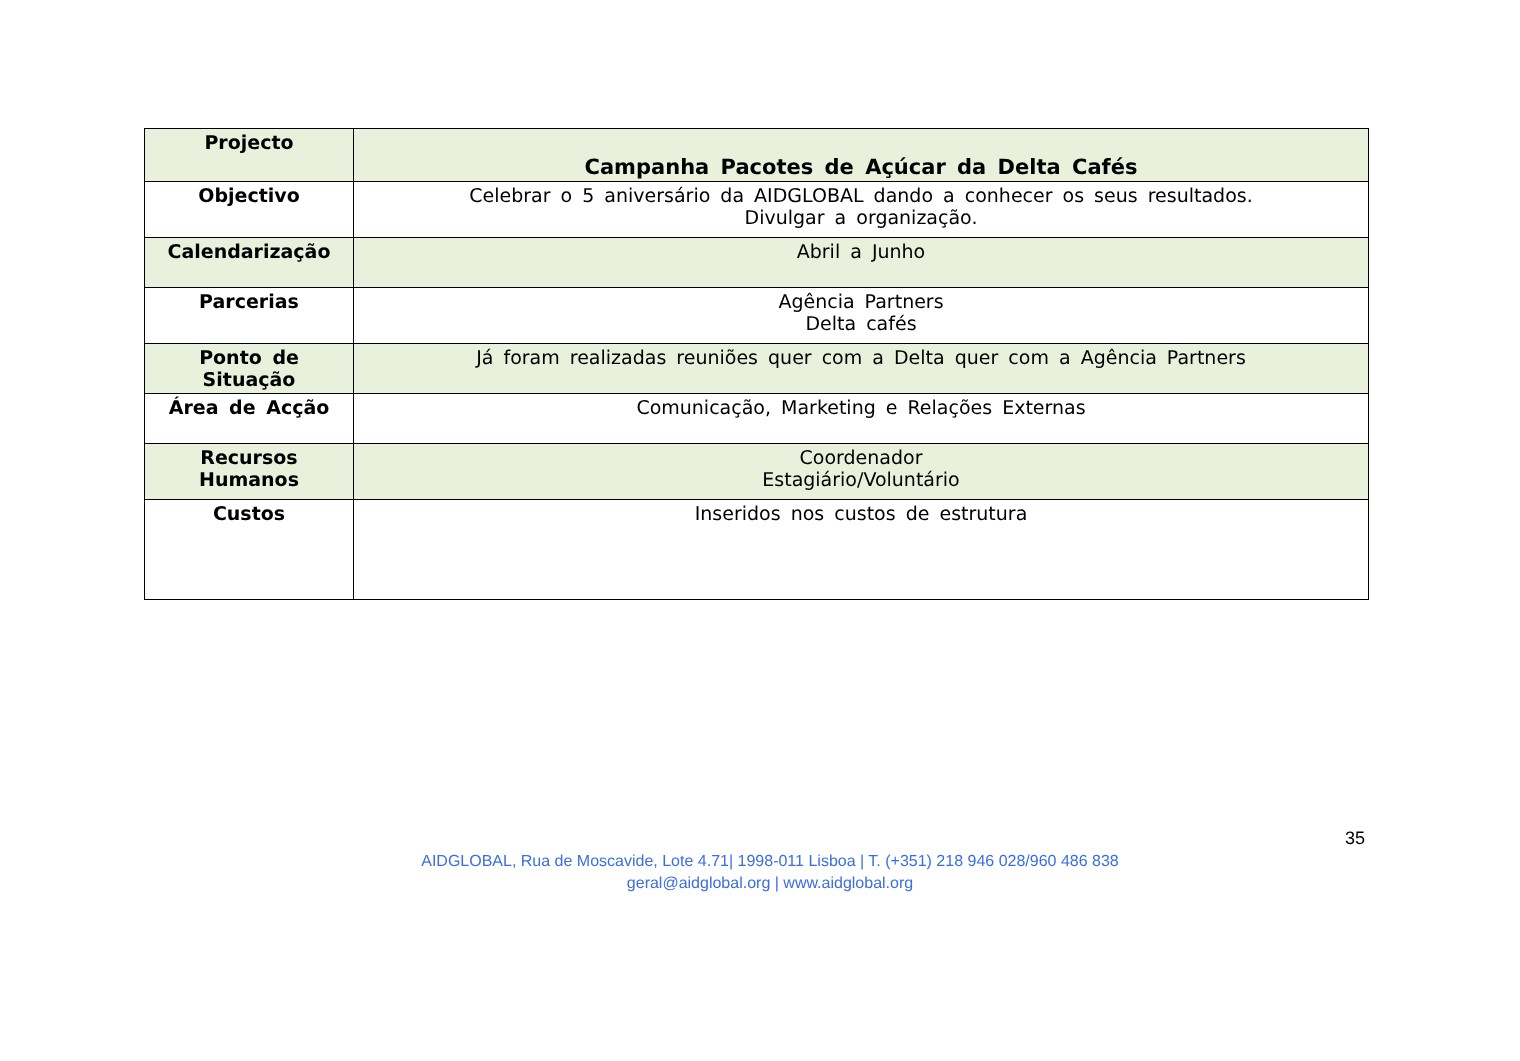| Projecto | Campanha Pacotes de Açúcar da Delta Cafés |
| Objectivo | Celebrar o 5 aniversário da AIDGLOBAL dando a conhecer os seus resultados. Divulgar a organização. |
| Calendarização | Abril a Junho |
| Parcerias | Agência Partners Delta cafés |
| Ponto de Situação | Já foram realizadas reuniões quer com a Delta quer com a Agência Partners |
| Área de Acção | Comunicação, Marketing e Relações Externas |
| Recursos Humanos | Coordenador Estagiário/Voluntário |
| Custos | Inseridos nos custos de estrutura |
35
AIDGLOBAL, Rua de Moscavide, Lote 4.71| 1998-011 Lisboa | T. (+351) 218 946 028/960 486 838
geral@aidglobal.org | www.aidglobal.org